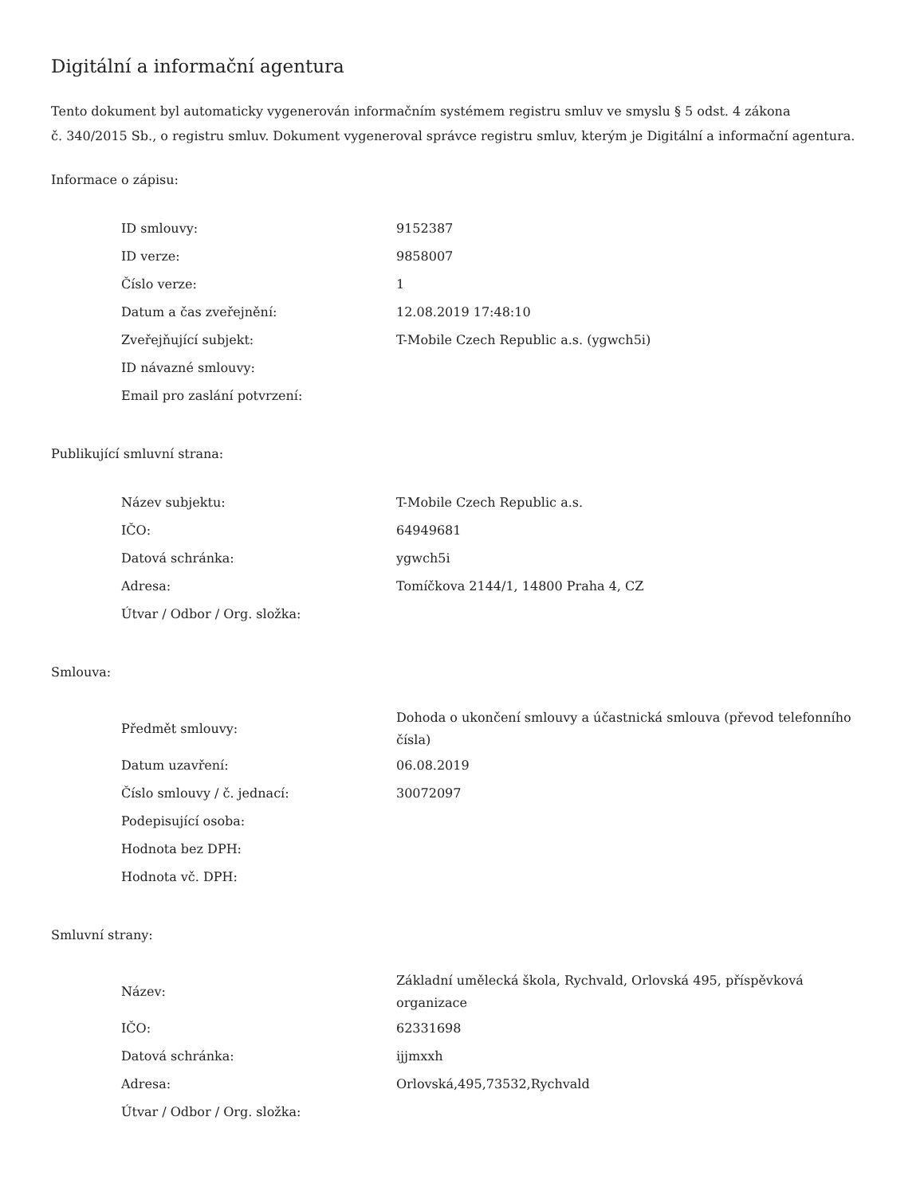Digitální a informační agentura
Tento dokument byl automaticky vygenerován informačním systémem registru smluv ve smyslu § 5 odst. 4 zákona
č. 340/2015 Sb., o registru smluv. Dokument vygeneroval správce registru smluv, kterým je Digitální a informační agentura.
Informace o zápisu:
| ID smlouvy: | 9152387 |
| ID verze: | 9858007 |
| Číslo verze: | 1 |
| Datum a čas zveřejnění: | 12.08.2019 17:48:10 |
| Zveřejňující subjekt: | T-Mobile Czech Republic a.s. (ygwch5i) |
| ID návazné smlouvy: | |
| Email pro zaslání potvrzení: | |
Publikující smluvní strana:
| Název subjektu: | T-Mobile Czech Republic a.s. |
| IČO: | 64949681 |
| Datová schránka: | ygwch5i |
| Adresa: | Tomíčkova 2144/1, 14800 Praha 4, CZ |
| Útvar / Odbor / Org. složka: | |
Smlouva:
| Předmět smlouvy: | Dohoda o ukončení smlouvy a účastnická smlouva (převod telefonního čísla) |
| Datum uzavření: | 06.08.2019 |
| Číslo smlouvy / č. jednací: | 30072097 |
| Podepisující osoba: | |
| Hodnota bez DPH: | |
| Hodnota vč. DPH: | |
Smluvní strany:
| Název: | Základní umělecká škola, Rychvald, Orlovská 495, příspěvková organizace |
| IČO: | 62331698 |
| Datová schránka: | ijjmxxh |
| Adresa: | Orlovská,495,73532,Rychvald |
| Útvar / Odbor / Org. složka: | |